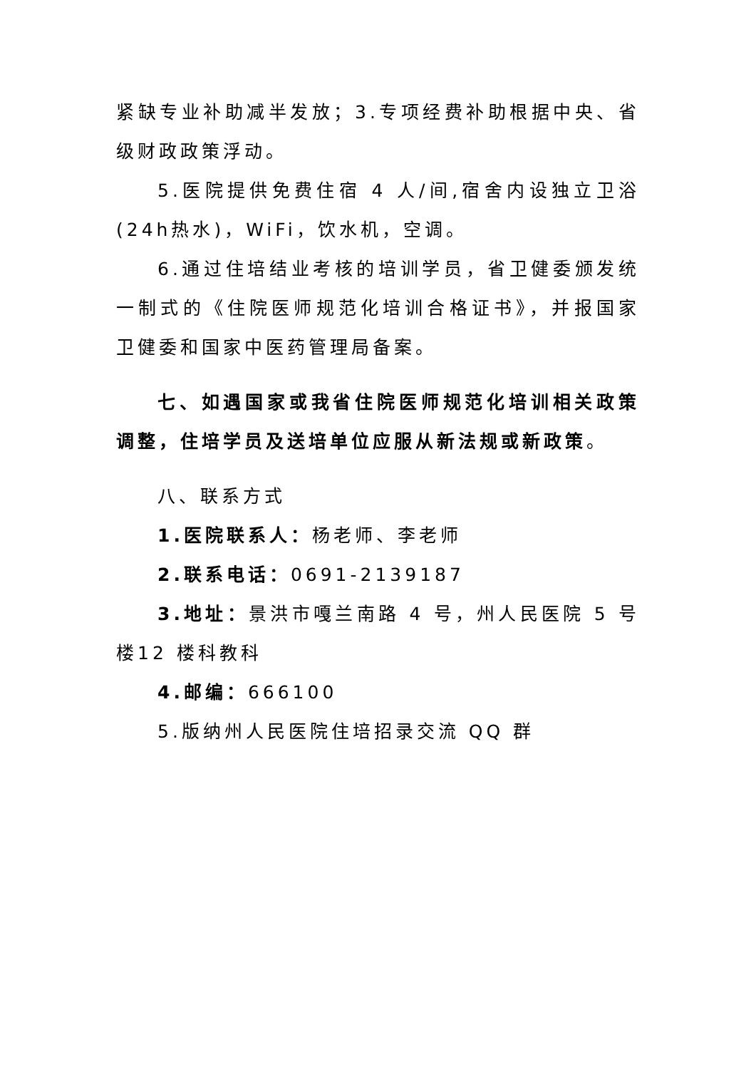紧缺专业补助减半发放；3.专项经费补助根据中央、省级财政政策浮动。
5.医院提供免费住宿 4 人/间,宿舍内设独立卫浴(24h热水)，WiFi，饮水机，空调。
6.通过住培结业考核的培训学员，省卫健委颁发统一制式的《住院医师规范化培训合格证书》，并报国家卫健委和国家中医药管理局备案。
七、如遇国家或我省住院医师规范化培训相关政策调整，住培学员及送培单位应服从新法规或新政策。
八、联系方式
1.医院联系人：杨老师、李老师
2.联系电话：0691-2139187
3.地址：景洪市嘎兰南路 4 号，州人民医院 5 号楼12 楼科教科
4.邮编：666100
5.版纳州人民医院住培招录交流 QQ 群